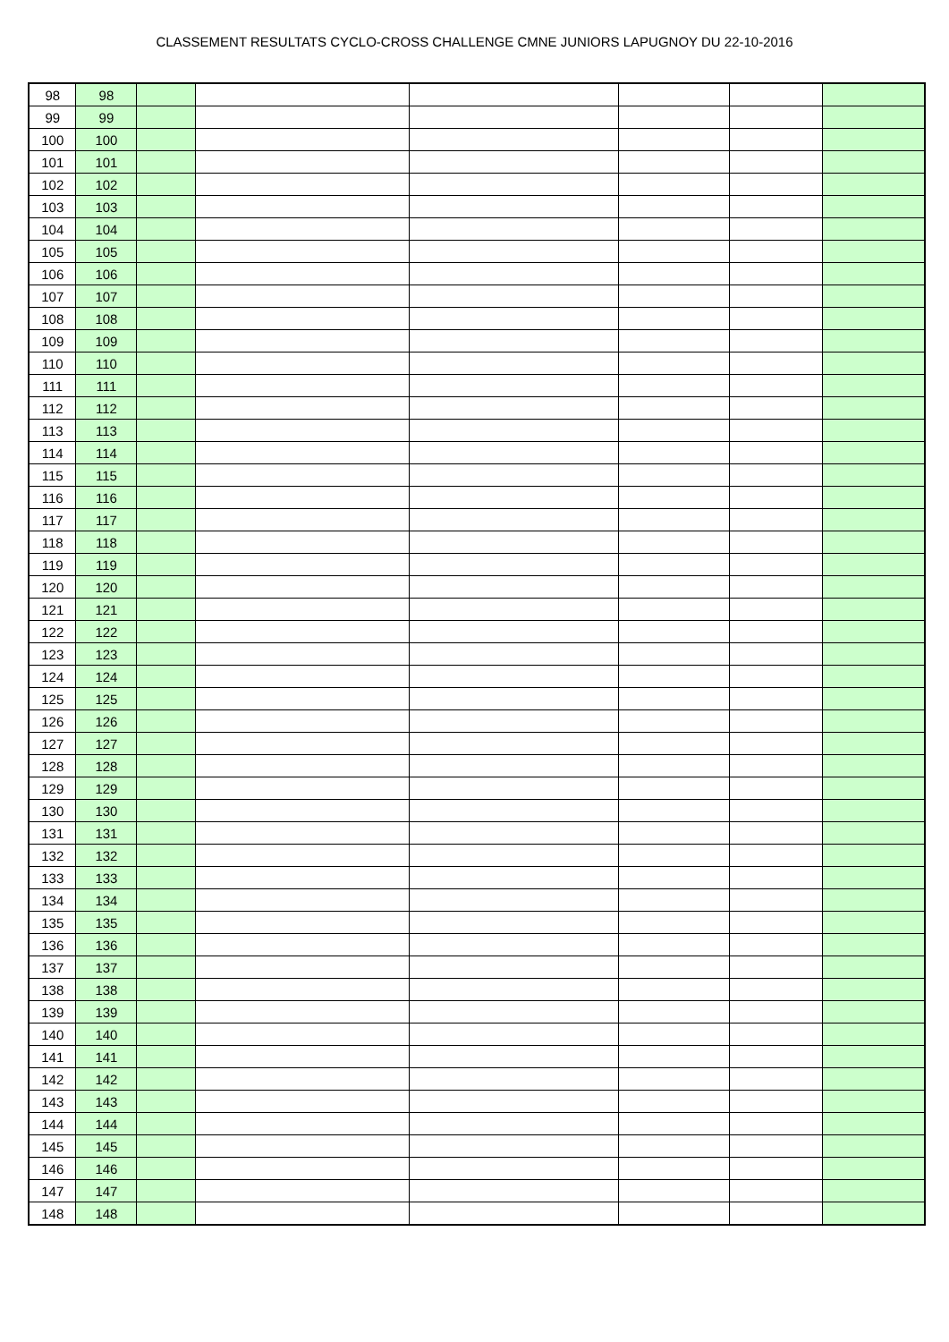CLASSEMENT RESULTATS CYCLO-CROSS CHALLENGE CMNE JUNIORS LAPUGNOY DU 22-10-2016
| 98 | 98 | | | | | | |
| 99 | 99 | | | | | | |
| 100 | 100 | | | | | | |
| 101 | 101 | | | | | | |
| 102 | 102 | | | | | | |
| 103 | 103 | | | | | | |
| 104 | 104 | | | | | | |
| 105 | 105 | | | | | | |
| 106 | 106 | | | | | | |
| 107 | 107 | | | | | | |
| 108 | 108 | | | | | | |
| 109 | 109 | | | | | | |
| 110 | 110 | | | | | | |
| 111 | 111 | | | | | | |
| 112 | 112 | | | | | | |
| 113 | 113 | | | | | | |
| 114 | 114 | | | | | | |
| 115 | 115 | | | | | | |
| 116 | 116 | | | | | | |
| 117 | 117 | | | | | | |
| 118 | 118 | | | | | | |
| 119 | 119 | | | | | | |
| 120 | 120 | | | | | | |
| 121 | 121 | | | | | | |
| 122 | 122 | | | | | | |
| 123 | 123 | | | | | | |
| 124 | 124 | | | | | | |
| 125 | 125 | | | | | | |
| 126 | 126 | | | | | | |
| 127 | 127 | | | | | | |
| 128 | 128 | | | | | | |
| 129 | 129 | | | | | | |
| 130 | 130 | | | | | | |
| 131 | 131 | | | | | | |
| 132 | 132 | | | | | | |
| 133 | 133 | | | | | | |
| 134 | 134 | | | | | | |
| 135 | 135 | | | | | | |
| 136 | 136 | | | | | | |
| 137 | 137 | | | | | | |
| 138 | 138 | | | | | | |
| 139 | 139 | | | | | | |
| 140 | 140 | | | | | | |
| 141 | 141 | | | | | | |
| 142 | 142 | | | | | | |
| 143 | 143 | | | | | | |
| 144 | 144 | | | | | | |
| 145 | 145 | | | | | | |
| 146 | 146 | | | | | | |
| 147 | 147 | | | | | | |
| 148 | 148 | | | | | | |